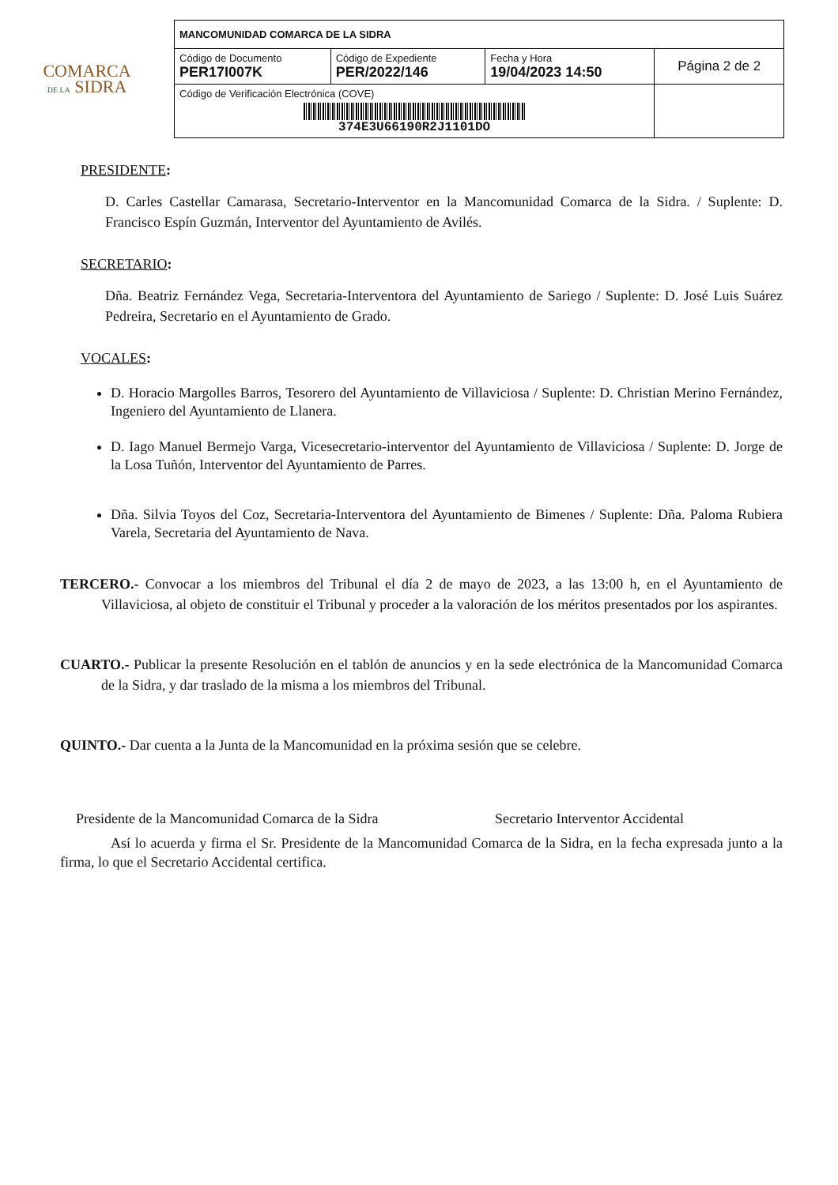COMARCA
DE LA SIDRA
| MANCOMUNIDAD COMARCA DE LA SIDRA | | | |
| Código de Documento PER17I007K | Código de Expediente PER/2022/146 | Fecha y Hora 19/04/2023 14:50 | Página 2 de 2 |
| Código de Verificación Electrónica (COVE) 374E3U66190R2J1101DO | | | |
PRESIDENTE:
D. Carles Castellar Camarasa, Secretario-Interventor en la Mancomunidad Comarca de la Sidra. / Suplente: D. Francisco Espín Guzmán, Interventor del Ayuntamiento de Avilés.
SECRETARIO:
Dña. Beatriz Fernández Vega, Secretaria-Interventora del Ayuntamiento de Sariego / Suplente: D. José Luis Suárez Pedreira, Secretario en el Ayuntamiento de Grado.
VOCALES:
D. Horacio Margolles Barros, Tesorero del Ayuntamiento de Villaviciosa / Suplente: D. Christian Merino Fernández, Ingeniero del Ayuntamiento de Llanera.
D. Iago Manuel Bermejo Varga, Vicesecretario-interventor del Ayuntamiento de Villaviciosa / Suplente: D. Jorge de la Losa Tuñón, Interventor del Ayuntamiento de Parres.
Dña. Silvia Toyos del Coz, Secretaria-Interventora del Ayuntamiento de Bimenes / Suplente: Dña. Paloma Rubiera Varela, Secretaria del Ayuntamiento de Nava.
TERCERO.- Convocar a los miembros del Tribunal el día 2 de mayo de 2023, a las 13:00 h, en el Ayuntamiento de Villaviciosa, al objeto de constituir el Tribunal y proceder a la valoración de los méritos presentados por los aspirantes.
CUARTO.- Publicar la presente Resolución en el tablón de anuncios y en la sede electrónica de la Mancomunidad Comarca de la Sidra, y dar traslado de la misma a los miembros del Tribunal.
QUINTO.- Dar cuenta a la Junta de la Mancomunidad en la próxima sesión que se celebre.
Presidente de la Mancomunidad Comarca de la Sidra Secretario Interventor Accidental
Así lo acuerda y firma el Sr. Presidente de la Mancomunidad Comarca de la Sidra, en la fecha expresada junto a la firma, lo que el Secretario Accidental certifica.